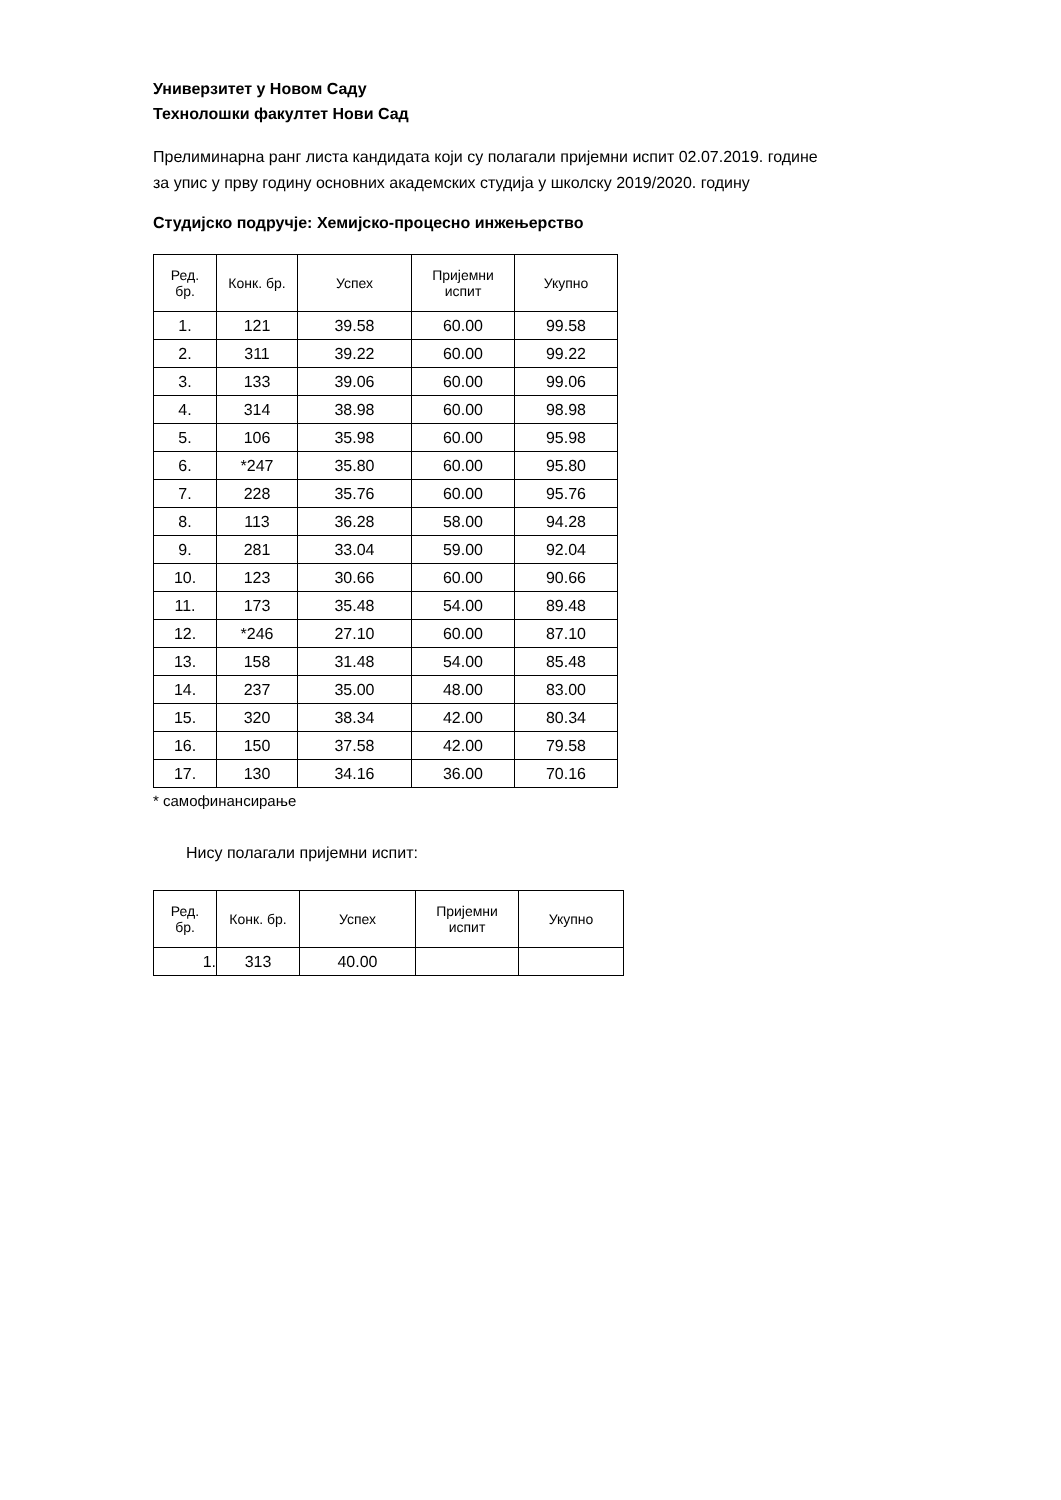Универзитет у Новом Саду
Технолошки факултет Нови Сад
Прелиминарна ранг листа кандидата који су полагали пријемни испит 02.07.2019. године
за упис у прву годину основних академских студија у школску 2019/2020. годину
Студијско подручје: Хемијско-процесно инжењерство
| Ред. бр. | Конк. бр. | Успех | Пријемни испит | Укупно |
| --- | --- | --- | --- | --- |
| 1. | 121 | 39.58 | 60.00 | 99.58 |
| 2. | 311 | 39.22 | 60.00 | 99.22 |
| 3. | 133 | 39.06 | 60.00 | 99.06 |
| 4. | 314 | 38.98 | 60.00 | 98.98 |
| 5. | 106 | 35.98 | 60.00 | 95.98 |
| 6. | *247 | 35.80 | 60.00 | 95.80 |
| 7. | 228 | 35.76 | 60.00 | 95.76 |
| 8. | 113 | 36.28 | 58.00 | 94.28 |
| 9. | 281 | 33.04 | 59.00 | 92.04 |
| 10. | 123 | 30.66 | 60.00 | 90.66 |
| 11. | 173 | 35.48 | 54.00 | 89.48 |
| 12. | *246 | 27.10 | 60.00 | 87.10 |
| 13. | 158 | 31.48 | 54.00 | 85.48 |
| 14. | 237 | 35.00 | 48.00 | 83.00 |
| 15. | 320 | 38.34 | 42.00 | 80.34 |
| 16. | 150 | 37.58 | 42.00 | 79.58 |
| 17. | 130 | 34.16 | 36.00 | 70.16 |
* самофинансирање
Нису полагали пријемни испит:
| Ред. бр. | Конк. бр. | Успех | Пријемни испит | Укупно |
| --- | --- | --- | --- | --- |
| 1. | 313 | 40.00 | | |